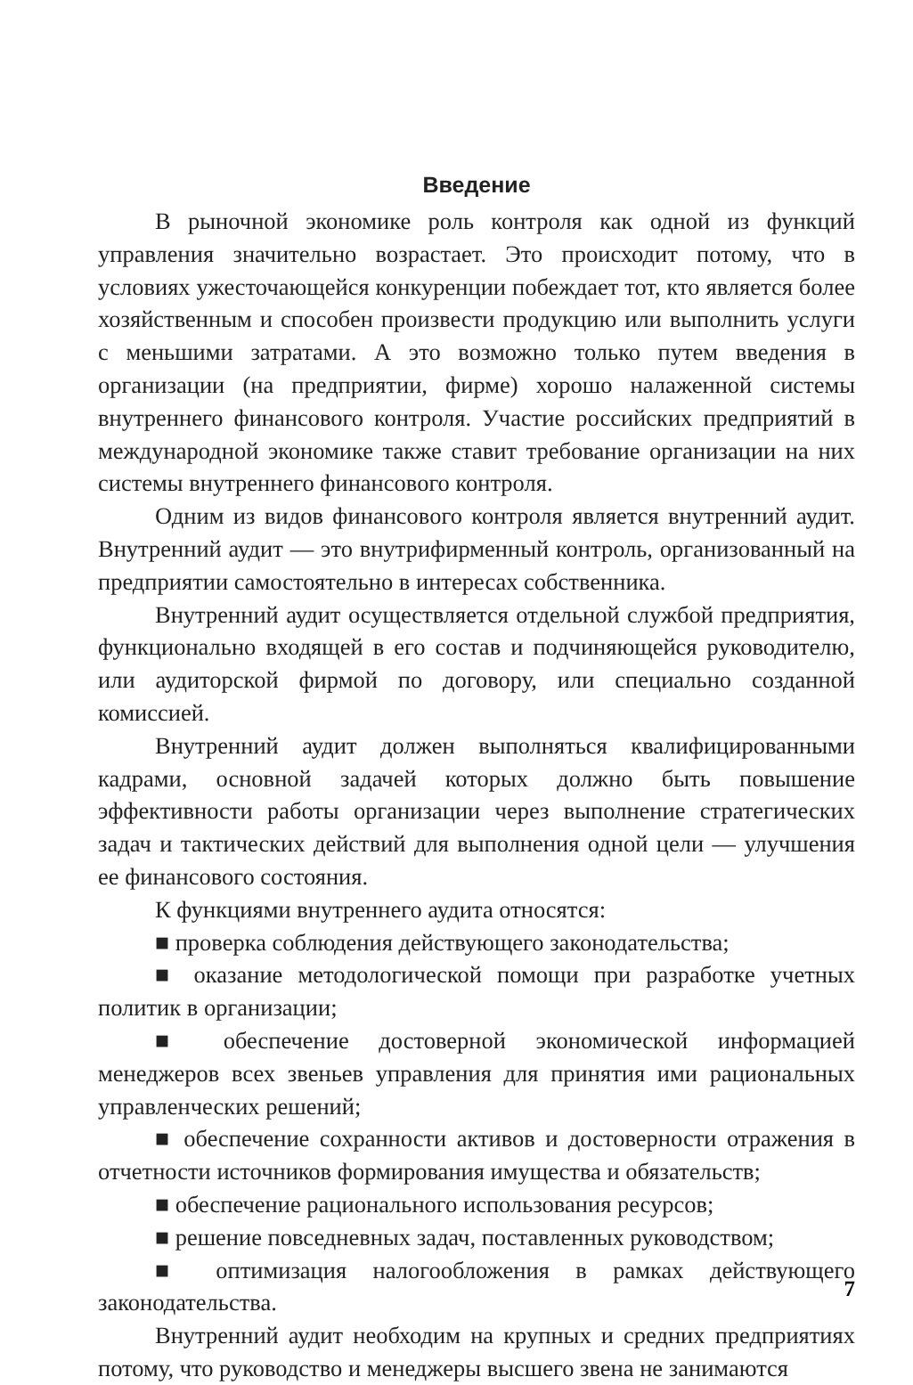Введение
В рыночной экономике роль контроля как одной из функций управления значительно возрастает. Это происходит потому, что в условиях ужесточающейся конкуренции побеждает тот, кто является более хозяйственным и способен произвести продукцию или выполнить услуги с меньшими затратами. А это возможно только путем введения в организации (на предприятии, фирме) хорошо налаженной системы внутреннего финансового контроля. Участие российских предприятий в международной экономике также ставит требование организации на них системы внутреннего финансового контроля.
Одним из видов финансового контроля является внутренний аудит. Внутренний аудит — это внутрифирменный контроль, организованный на предприятии самостоятельно в интересах собственника.
Внутренний аудит осуществляется отдельной службой предприятия, функционально входящей в его состав и подчиняющейся руководителю, или аудиторской фирмой по договору, или специально созданной комиссией.
Внутренний аудит должен выполняться квалифицированными кадрами, основной задачей которых должно быть повышение эффективности работы организации через выполнение стратегических задач и тактических действий для выполнения одной цели — улучшения ее финансового состояния.
К функциями внутреннего аудита относятся:
■ проверка соблюдения действующего законодательства;
■ оказание методологической помощи при разработке учетных политик в организации;
■ обеспечение достоверной экономической информацией менеджеров всех звеньев управления для принятия ими рациональных управленческих решений;
■ обеспечение сохранности активов и достоверности отражения в отчетности источников формирования имущества и обязательств;
■ обеспечение рационального использования ресурсов;
■ решение повседневных задач, поставленных руководством;
■ оптимизация налогообложения в рамках действующего законодательства.
Внутренний аудит необходим на крупных и средних предприятиях потому, что руководство и менеджеры высшего звена не занимаются
7